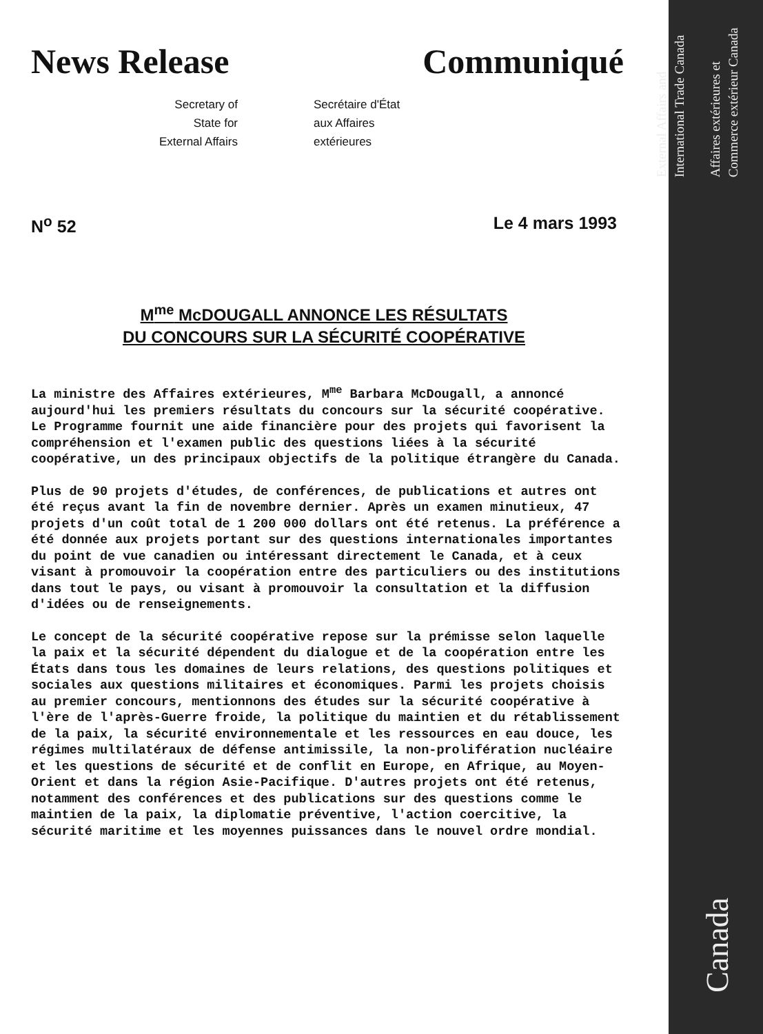External Affairs and
International Trade Canada
Affaires extérieures et
Commerce extérieur Canada
Canada
News Release Communiqué
Secretary of
State for
External Affairs
Secrétaire d'État
aux Affaires
extérieures
N<sup>o</sup> 52 Le 4 mars 1993
M<sup>me</sup> McDOUGALL ANNONCE LES RÉSULTATS
DU CONCOURS SUR LA SÉCURITÉ COOPÉRATIVE
La ministre des Affaires extérieures, M<sup>me</sup> Barbara McDougall, a annoncé aujourd'hui les premiers résultats du concours sur la sécurité coopérative. Le Programme fournit une aide financière pour des projets qui favorisent la compréhension et l'examen public des questions liées à la sécurité coopérative, un des principaux objectifs de la politique étrangère du Canada.
Plus de 90 projets d'études, de conférences, de publications et autres ont été reçus avant la fin de novembre dernier. Après un examen minutieux, 47 projets d'un coût total de 1 200 000 dollars ont été retenus. La préférence a été donnée aux projets portant sur des questions internationales importantes du point de vue canadien ou intéressant directement le Canada, et à ceux visant à promouvoir la coopération entre des particuliers ou des institutions dans tout le pays, ou visant à promouvoir la consultation et la diffusion d'idées ou de renseignements.
Le concept de la sécurité coopérative repose sur la prémisse selon laquelle la paix et la sécurité dépendent du dialogue et de la coopération entre les États dans tous les domaines de leurs relations, des questions politiques et sociales aux questions militaires et économiques. Parmi les projets choisis au premier concours, mentionnons des études sur la sécurité coopérative à l'ère de l'après-Guerre froide, la politique du maintien et du rétablissement de la paix, la sécurité environnementale et les ressources en eau douce, les régimes multilatéraux de défense antimissile, la non-prolifération nucléaire et les questions de sécurité et de conflit en Europe, en Afrique, au Moyen-Orient et dans la région Asie-Pacifique. D'autres projets ont été retenus, notamment des conférences et des publications sur des questions comme le maintien de la paix, la diplomatie préventive, l'action coercitive, la sécurité maritime et les moyennes puissances dans le nouvel ordre mondial.